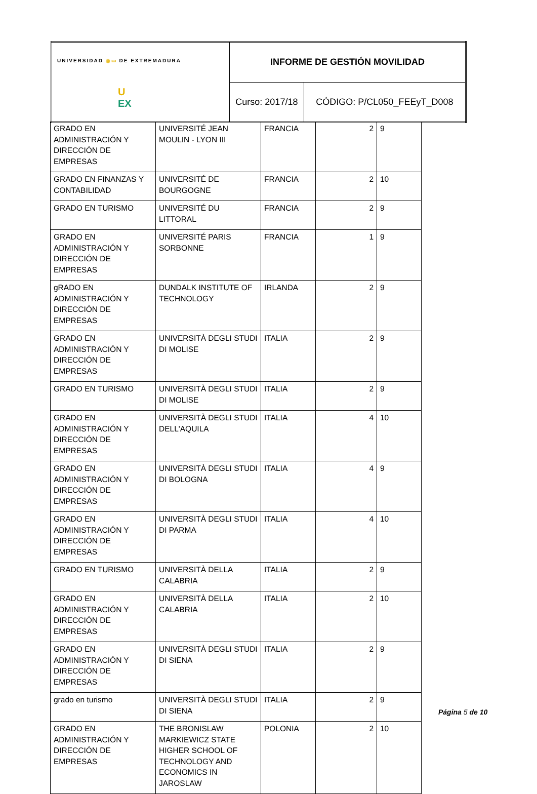| UNIVERSIDAD ◎▭ DE EXTREMADURA U EX | INFORME DE GESTIÓN MOVILIDAD | |
| | Curso: 2017/18 | CÓDIGO: P/CL050_FEEyT_D008 |
| GRADO EN ADMINISTRACIÓN Y DIRECCIÓN DE EMPRESAS | UNIVERSITÉ JEAN MOULIN - LYON III | FRANCIA | 2 | 9 |
| GRADO EN FINANZAS Y CONTABILIDAD | UNIVERSITÉ DE BOURGOGNE | FRANCIA | 2 | 10 |
| GRADO EN TURISMO | UNIVERSITÉ DU LITTORAL | FRANCIA | 2 | 9 |
| GRADO EN ADMINISTRACIÓN Y DIRECCIÓN DE EMPRESAS | UNIVERSITÉ PARIS SORBONNE | FRANCIA | 1 | 9 |
| gRADO EN ADMINISTRACIÓN Y DIRECCIÓN DE EMPRESAS | DUNDALK INSTITUTE OF TECHNOLOGY | IRLANDA | 2 | 9 |
| GRADO EN ADMINISTRACIÓN Y DIRECCIÓN DE EMPRESAS | UNIVERSITÀ DEGLI STUDI DI MOLISE | ITALIA | 2 | 9 |
| GRADO EN TURISMO | UNIVERSITÀ DEGLI STUDI DI MOLISE | ITALIA | 2 | 9 |
| GRADO EN ADMINISTRACIÓN Y DIRECCIÓN DE EMPRESAS | UNIVERSITÀ DEGLI STUDI DELL'AQUILA | ITALIA | 4 | 10 |
| GRADO EN ADMINISTRACIÓN Y DIRECCIÓN DE EMPRESAS | UNIVERSITÀ DEGLI STUDI DI BOLOGNA | ITALIA | 4 | 9 |
| GRADO EN ADMINISTRACIÓN Y DIRECCIÓN DE EMPRESAS | UNIVERSITÀ DEGLI STUDI DI PARMA | ITALIA | 4 | 10 |
| GRADO EN TURISMO | UNIVERSITÀ DELLA CALABRIA | ITALIA | 2 | 9 |
| GRADO EN ADMINISTRACIÓN Y DIRECCIÓN DE EMPRESAS | UNIVERSITÀ DELLA CALABRIA | ITALIA | 2 | 10 |
| GRADO EN ADMINISTRACIÓN Y DIRECCIÓN DE EMPRESAS | UNIVERSITÀ DEGLI STUDI DI SIENA | ITALIA | 2 | 9 |
| grado en turismo | UNIVERSITÀ DEGLI STUDI DI SIENA | ITALIA | 2 | 9 |
| GRADO EN ADMINISTRACIÓN Y DIRECCIÓN DE EMPRESAS | THE BRONISLAW MARKIEWICZ STATE HIGHER SCHOOL OF TECHNOLOGY AND ECONOMICS IN JAROSLAW | POLONIA | 2 | 10 |
Página 5 de 10